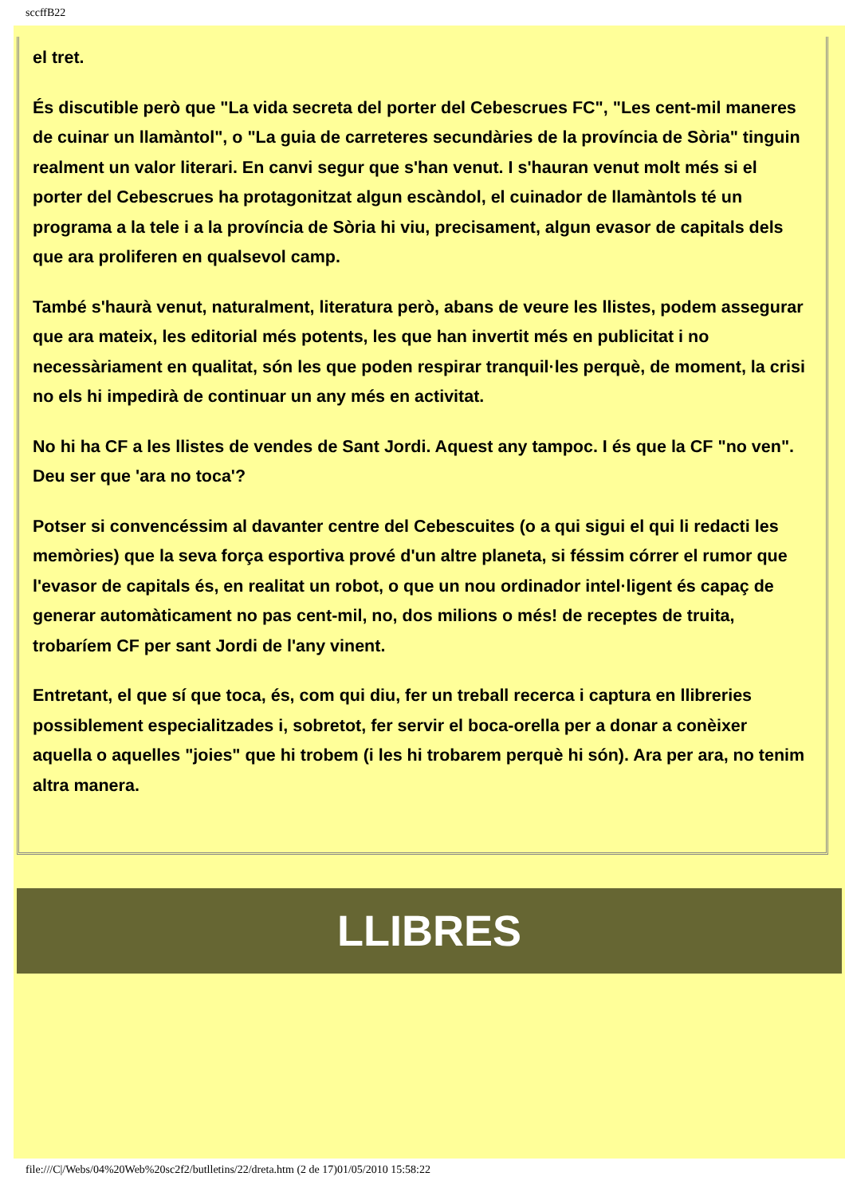sccffB22
el tret.
És discutible però que "La vida secreta del porter del Cebescrues FC", "Les cent-mil maneres de cuinar un llamàntol", o "La guia de carreteres secundàries de la província de Sòria" tinguin realment un valor literari. En canvi segur que s'han venut. I s'hauran venut molt més si el porter del Cebescrues ha protagonitzat algun escàndol, el cuinador de llamàntols té un programa a la tele i a la província de Sòria hi viu, precisament, algun evasor de capitals dels que ara proliferen en qualsevol camp.
També s'haurà venut, naturalment, literatura però, abans de veure les llistes, podem assegurar que ara mateix, les editorial més potents, les que han invertit més en publicitat i no necessàriament en qualitat, són les que poden respirar tranquil·les perquè, de moment, la crisi no els hi impedirà de continuar un any més en activitat.
No hi ha CF a les llistes de vendes de Sant Jordi. Aquest any tampoc. I és que la CF "no ven". Deu ser que 'ara no toca'?
Potser si convencéssim al davanter centre del Cebescuites (o a qui sigui el qui li redacti les memòries) que la seva força esportiva prové d'un altre planeta, si féssim córrer el rumor que l'evasor de capitals és, en realitat un robot, o que un nou ordinador intel·ligent és capaç de generar automàticament no pas cent-mil, no, dos milions o més! de receptes de truita, trobaríem CF per sant Jordi de l'any vinent.
Entretant, el que sí que toca, és, com qui diu, fer un treball recerca i captura en llibreries possiblement especialitzades i, sobretot, fer servir el boca-orella per a donar a conèixer aquella o aquelles "joies" que hi trobem (i les hi trobarem perquè hi són). Ara per ara, no tenim altra manera.
LLIBRES
file:///C|/Webs/04%20Web%20sc2f2/butlletins/22/dreta.htm (2 de 17)01/05/2010 15:58:22